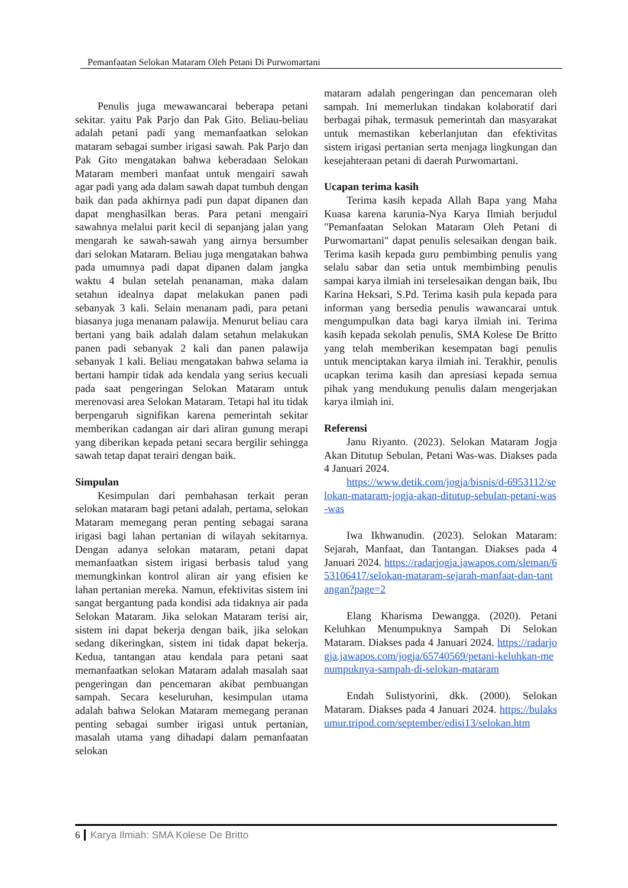Pemanfaatan Selokan Mataram Oleh Petani Di Purwomartani
Penulis juga mewawancarai beberapa petani sekitar. yaitu Pak Parjo dan Pak Gito. Beliau-beliau adalah petani padi yang memanfaatkan selokan mataram sebagai sumber irigasi sawah. Pak Parjo dan Pak Gito mengatakan bahwa keberadaan Selokan Mataram memberi manfaat untuk mengairi sawah agar padi yang ada dalam sawah dapat tumbuh dengan baik dan pada akhirnya padi pun dapat dipanen dan dapat menghasilkan beras. Para petani mengairi sawahnya melalui parit kecil di sepanjang jalan yang mengarah ke sawah-sawah yang airnya bersumber dari selokan Mataram. Beliau juga mengatakan bahwa pada umumnya padi dapat dipanen dalam jangka waktu 4 bulan setelah penanaman, maka dalam setahun idealnya dapat melakukan panen padi sebanyak 3 kali. Selain menanam padi, para petani biasanya juga menanam palawija. Menurut beliau cara bertani yang baik adalah dalam setahun melakukan panen padi sebanyak 2 kali dan panen palawija sebanyak 1 kali. Beliau mengatakan bahwa selama ia bertani hampir tidak ada kendala yang serius kecuali pada saat pengeringan Selokan Mataram untuk merenovasi area Selokan Mataram. Tetapi hal itu tidak berpengaruh signifikan karena pemerintah sekitar memberikan cadangan air dari aliran gunung merapi yang diberikan kepada petani secara bergilir sehingga sawah tetap dapat terairi dengan baik.
Simpulan
Kesimpulan dari pembahasan terkait peran selokan mataram bagi petani adalah, pertama, selokan Mataram memegang peran penting sebagai sarana irigasi bagi lahan pertanian di wilayah sekitarnya. Dengan adanya selokan mataram, petani dapat memanfaatkan sistem irigasi berbasis talud yang memungkinkan kontrol aliran air yang efisien ke lahan pertanian mereka. Namun, efektivitas sistem ini sangat bergantung pada kondisi ada tidaknya air pada Selokan Mataram. Jika selokan Mataram terisi air, sistem ini dapat bekerja dengan baik, jika selokan sedang dikeringkan, sistem ini tidak dapat bekerja. Kedua, tantangan atau kendala para petani saat memanfaatkan selokan Mataram adalah masalah saat pengeringan dan pencemaran akibat pembuangan sampah. Secara keseluruhan, kesimpulan utama adalah bahwa Selokan Mataram memegang peranan penting sebagai sumber irigasi untuk pertanian, masalah utama yang dihadapi dalam pemanfaatan selokan
mataram adalah pengeringan dan pencemaran oleh sampah. Ini memerlukan tindakan kolaboratif dari berbagai pihak, termasuk pemerintah dan masyarakat untuk memastikan keberlanjutan dan efektivitas sistem irigasi pertanian serta menjaga lingkungan dan kesejahteraan petani di daerah Purwomartani.
Ucapan terima kasih
Terima kasih kepada Allah Bapa yang Maha Kuasa karena karunia-Nya Karya Ilmiah berjudul "Pemanfaatan Selokan Mataram Oleh Petani di Purwomartani" dapat penulis selesaikan dengan baik. Terima kasih kepada guru pembimbing penulis yang selalu sabar dan setia untuk membimbing penulis sampai karya ilmiah ini terselesaikan dengan baik, Ibu Karina Heksari, S.Pd. Terima kasih pula kepada para informan yang bersedia penulis wawancarai untuk mengumpulkan data bagi karya ilmiah ini. Terima kasih kepada sekolah penulis, SMA Kolese De Britto yang telah memberikan kesempatan bagi penulis untuk menciptakan karya ilmiah ini. Terakhir, penulis ucapkan terima kasih dan apresiasi kepada semua pihak yang mendukung penulis dalam mengerjakan karya ilmiah ini.
Referensi
Janu Riyanto. (2023). Selokan Mataram Jogja Akan Ditutup Sebulan, Petani Was-was. Diakses pada 4 Januari 2024.
https://www.detik.com/jogja/bisnis/d-6953112/selokan-mataram-jogja-akan-ditutup-sebulan-petani-was-was
Iwa Ikhwanudin. (2023). Selokan Mataram: Sejarah, Manfaat, dan Tantangan. Diakses pada 4 Januari 2024. https://radarjogja.jawapos.com/sleman/653106417/selokan-mataram-sejarah-manfaat-dan-tantangan?page=2
Elang Kharisma Dewangga. (2020). Petani Keluhkan Menumpuknya Sampah Di Selokan Mataram. Diakses pada 4 Januari 2024. https://radarjogja.jawapos.com/jogja/65740569/petani-keluhkan-menumpuknya-sampah-di-selokan-mataram
Endah Sulistyorini, dkk. (2000). Selokan Mataram. Diakses pada 4 Januari 2024. https://bulaksumur.tripod.com/september/edisi13/selokan.htm
6 Karya Ilmiah: SMA Kolese De Britto